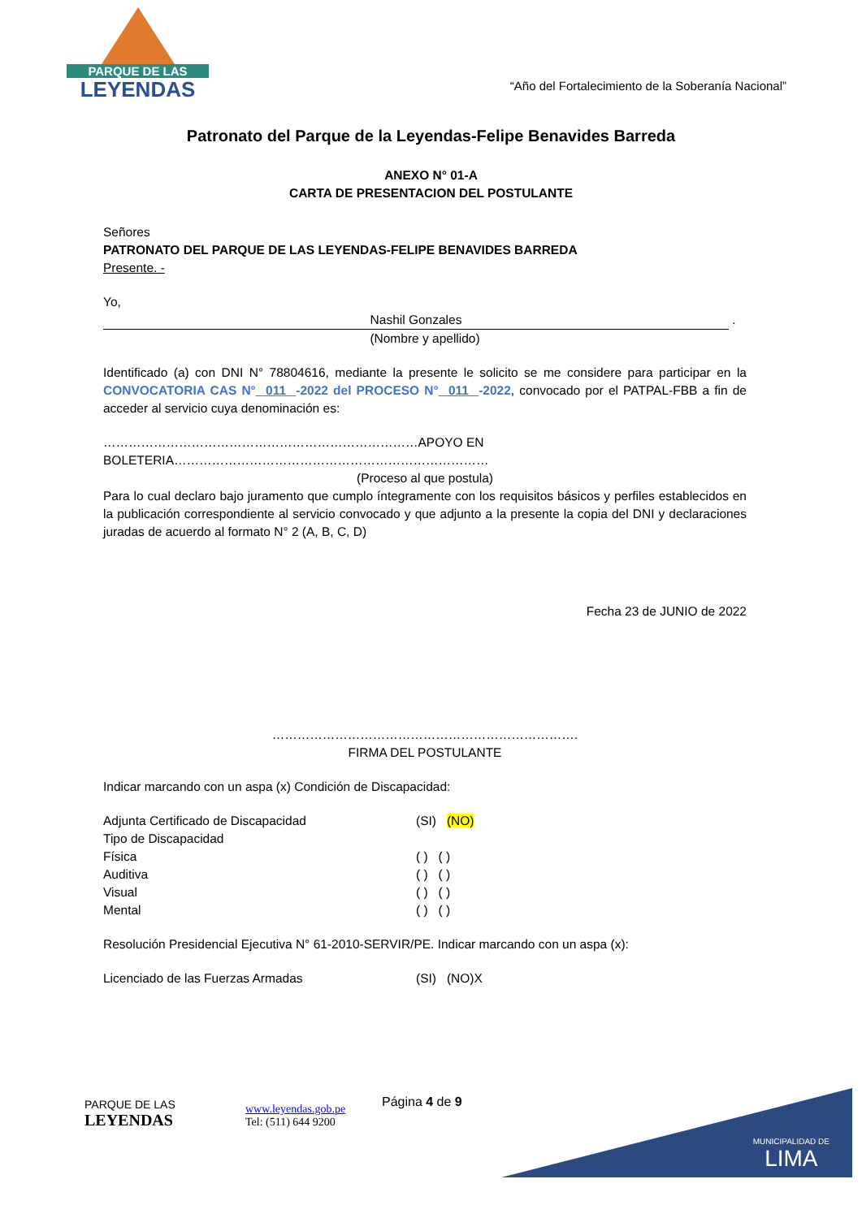PARQUE DE LAS
LEYENDAS
“Año del Fortalecimiento de la Soberanía Nacional”
Patronato del Parque de la Leyendas-Felipe Benavides Barreda
ANEXO N° 01-A
CARTA DE PRESENTACION DEL POSTULANTE
Señores
PATRONATO DEL PARQUE DE LAS LEYENDAS-FELIPE BENAVIDES BARREDA
Presente. -
Yo, Nashil Gonzales .
(Nombre y apellido)
Identificado (a) con DNI N° 78804616, mediante la presente le solicito se me considere para participar en la CONVOCATORIA CAS N° 011 -2022 del PROCESO N° 011 -2022, convocado por el PATPAL-FBB a fin de acceder al servicio cuya denominación es:
…………………………………………………………………APOYO EN BOLETERIA…………………………………………………………………
(Proceso al que postula)
Para lo cual declaro bajo juramento que cumplo íntegramente con los requisitos básicos y perfiles establecidos en la publicación correspondiente al servicio convocado y que adjunto a la presente la copia del DNI y declaraciones juradas de acuerdo al formato N° 2 (A, B, C, D)
Fecha 23 de JUNIO de 2022
……………………………………………………………….
FIRMA DEL POSTULANTE
Indicar marcando con un aspa (x) Condición de Discapacidad:
Adjunta Certificado de Discapacidad (SI) (NO)
Tipo de Discapacidad
Física ( ) ( )
Auditiva ( ) ( )
Visual ( ) ( )
Mental ( ) ( )
Resolución Presidencial Ejecutiva N° 61-2010-SERVIR/PE. Indicar marcando con un aspa (x):
Licenciado de las Fuerzas Armadas (SI) (NO)X
PARQUE DE LAS
LEYENDAS
www.leyendas.gob.pe
Tel: (511) 644 9200
Página 4 de 9
MUNICIPALIDAD DE
LIMA